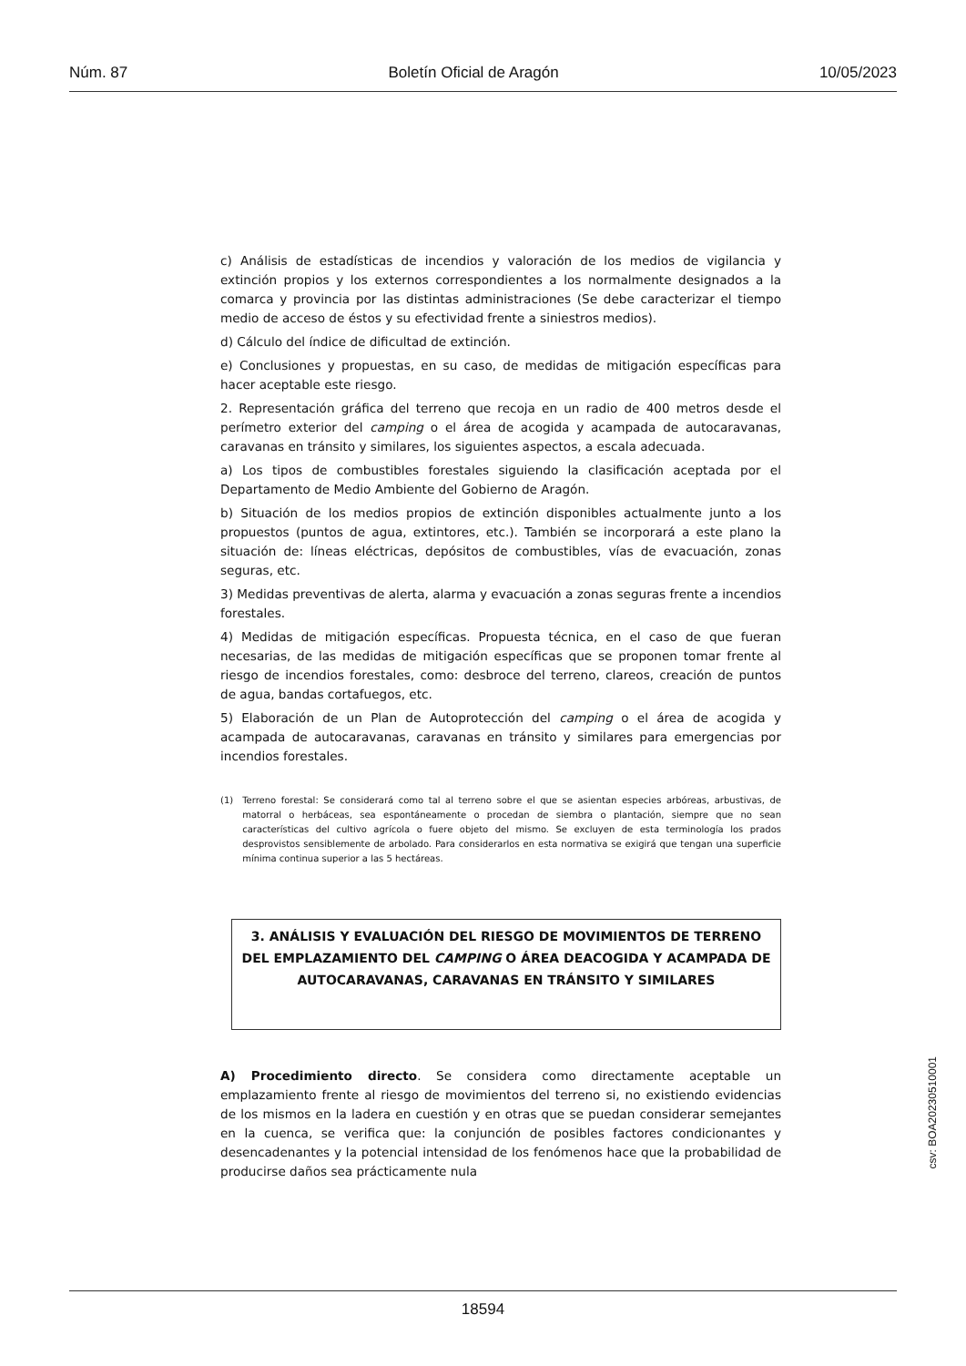Núm. 87 Boletín Oficial de Aragón 10/05/2023
c) Análisis de estadísticas de incendios y valoración de los medios de vigilancia y extinción propios y los externos correspondientes a los normalmente designados a la comarca y provincia por las distintas administraciones (Se debe caracterizar el tiempo medio de acceso de éstos y su efectividad frente a siniestros medios).
d) Cálculo del índice de dificultad de extinción.
e) Conclusiones y propuestas, en su caso, de medidas de mitigación específicas para hacer aceptable este riesgo.
2. Representación gráfica del terreno que recoja en un radio de 400 metros desde el perímetro exterior del camping o el área de acogida y acampada de autocaravanas, caravanas en tránsito y similares, los siguientes aspectos, a escala adecuada.
a) Los tipos de combustibles forestales siguiendo la clasificación aceptada por el Departamento de Medio Ambiente del Gobierno de Aragón.
b) Situación de los medios propios de extinción disponibles actualmente junto a los propuestos (puntos de agua, extintores, etc.). También se incorporará a este plano la situación de: líneas eléctricas, depósitos de combustibles, vías de evacuación, zonas seguras, etc.
3) Medidas preventivas de alerta, alarma y evacuación a zonas seguras frente a incendios forestales.
4) Medidas de mitigación específicas. Propuesta técnica, en el caso de que fueran necesarias, de las medidas de mitigación específicas que se proponen tomar frente al riesgo de incendios forestales, como: desbroce del terreno, clareos, creación de puntos de agua, bandas cortafuegos, etc.
5) Elaboración de un Plan de Autoprotección del camping o el área de acogida y acampada de autocaravanas, caravanas en tránsito y similares para emergencias por incendios forestales.
(1) Terreno forestal: Se considerará como tal al terreno sobre el que se asientan especies arbóreas, arbustivas, de matorral o herbáceas, sea espontáneamente o procedan de siembra o plantación, siempre que no sean características del cultivo agrícola o fuere objeto del mismo. Se excluyen de esta terminología los prados desprovistos sensiblemente de arbolado. Para considerarlos en esta normativa se exigirá que tengan una superficie mínima continua superior a las 5 hectáreas.
3. ANÁLISIS Y EVALUACIÓN DEL RIESGO DE MOVIMIENTOS DE TERRENO DEL EMPLAZAMIENTO DEL CAMPING O ÁREA DEACOGIDA Y ACAMPADA DE AUTOCARAVANAS, CARAVANAS EN TRÁNSITO Y SIMILARES
A) Procedimiento directo. Se considera como directamente aceptable un emplazamiento frente al riesgo de movimientos del terreno si, no existiendo evidencias de los mismos en la ladera en cuestión y en otras que se puedan considerar semejantes en la cuenca, se verifica que: la conjunción de posibles factores condicionantes y desencadenantes y la potencial intensidad de los fenómenos hace que la probabilidad de producirse daños sea prácticamente nula
csv: BOA20230510001
18594